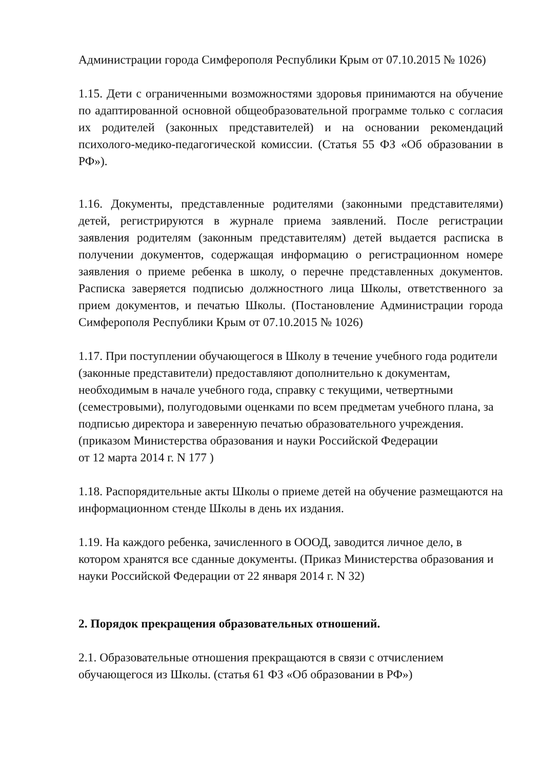Администрации города Симферополя Республики Крым от 07.10.2015 № 1026)
1.15. Дети с ограниченными возможностями здоровья принимаются на обучение по адаптированной основной общеобразовательной программе только с согласия их родителей (законных представителей) и на основании рекомендаций психолого-медико-педагогической комиссии. (Статья 55 ФЗ «Об образовании в РФ»).
1.16. Документы, представленные родителями (законными представителями) детей, регистрируются в журнале приема заявлений. После регистрации заявления родителям (законным представителям) детей выдается расписка в получении документов, содержащая информацию о регистрационном номере заявления о приеме ребенка в школу, о перечне представленных документов. Расписка заверяется подписью должностного лица Школы, ответственного за прием документов, и печатью Школы. (Постановление Администрации города Симферополя Республики Крым от 07.10.2015 № 1026)
1.17. При поступлении обучающегося в Школу в течение учебного года родители (законные представители) предоставляют дополнительно к документам, необходимым в начале учебного года, справку с текущими, четвертными (семестровыми), полугодовыми оценками по всем предметам учебного плана, за подписью директора и заверенную печатью образовательного учреждения. (приказом Министерства образования и науки Российской Федерации
от 12 марта 2014 г. N 177 )
1.18. Распорядительные акты Школы о приеме детей на обучение размещаются на информационном стенде Школы в день их издания.
1.19. На каждого ребенка, зачисленного в ОООД, заводится личное дело, в котором хранятся все сданные документы. (Приказ Министерства образования и науки Российской Федерации от 22 января 2014 г. N 32)
2. Порядок прекращения образовательных отношений.
2.1. Образовательные отношения прекращаются в связи с отчислением обучающегося из Школы. (статья 61 ФЗ «Об образовании в РФ»)